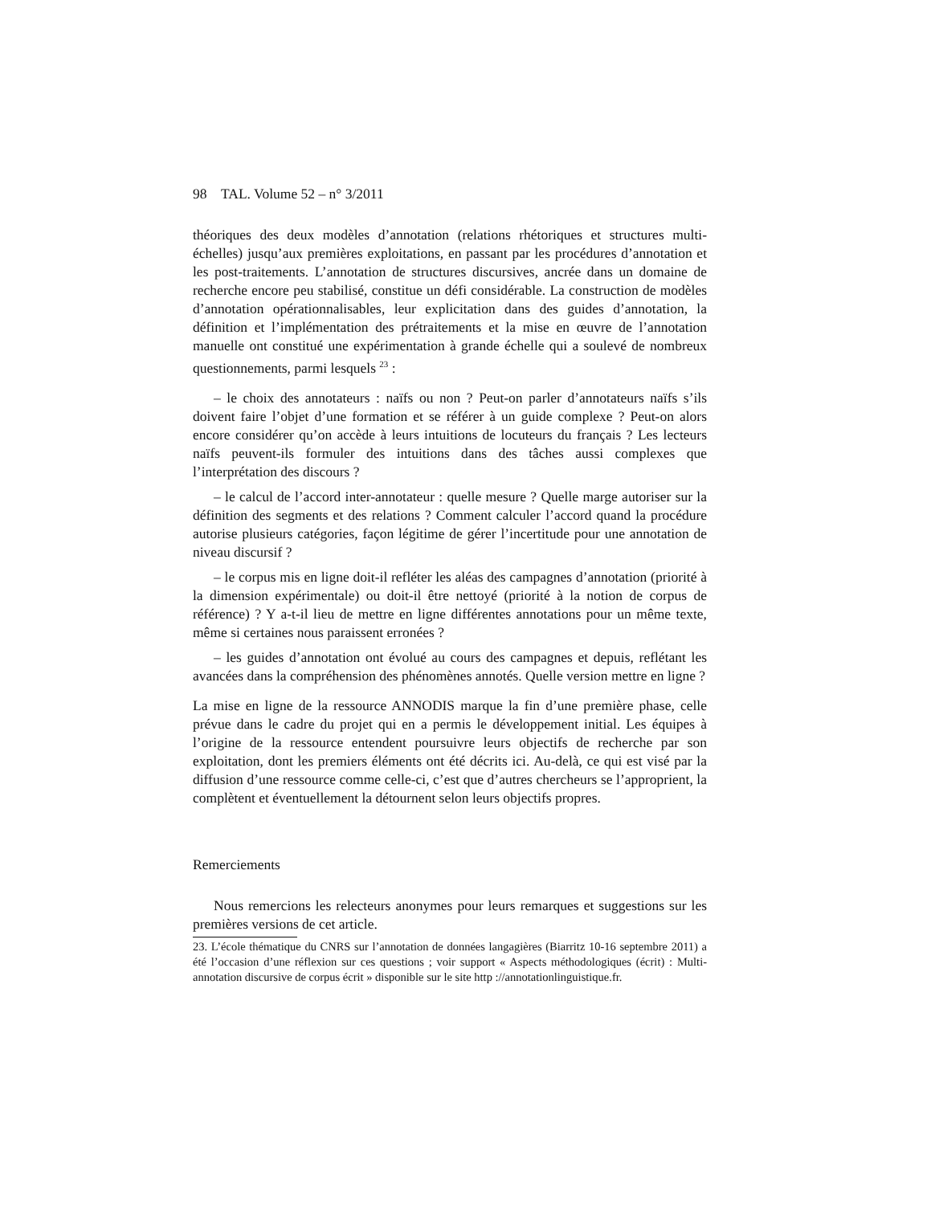98 TAL. Volume 52 – n° 3/2011
théoriques des deux modèles d’annotation (relations rhétoriques et structures multi-échelles) jusqu’aux premières exploitations, en passant par les procédures d’annotation et les post-traitements. L’annotation de structures discursives, ancrée dans un domaine de recherche encore peu stabilisé, constitue un défi considérable. La construction de modèles d’annotation opérationnalisables, leur explicitation dans des guides d’annotation, la définition et l’implémentation des prétraitements et la mise en œuvre de l’annotation manuelle ont constitué une expérimentation à grande échelle qui a soulevé de nombreux questionnements, parmi lesquels <sup>23</sup> :
– le choix des annotateurs : naïfs ou non ? Peut-on parler d’annotateurs naïfs s’ils doivent faire l’objet d’une formation et se référer à un guide complexe ? Peut-on alors encore considérer qu’on accède à leurs intuitions de locuteurs du français ? Les lecteurs naïfs peuvent-ils formuler des intuitions dans des tâches aussi complexes que l’interprétation des discours ?
– le calcul de l’accord inter-annotateur : quelle mesure ? Quelle marge autoriser sur la définition des segments et des relations ? Comment calculer l’accord quand la procédure autorise plusieurs catégories, façon légitime de gérer l’incertitude pour une annotation de niveau discursif ?
– le corpus mis en ligne doit-il refléter les aléas des campagnes d’annotation (priorité à la dimension expérimentale) ou doit-il être nettoyé (priorité à la notion de corpus de référence) ? Y a-t-il lieu de mettre en ligne différentes annotations pour un même texte, même si certaines nous paraissent erronées ?
– les guides d’annotation ont évolué au cours des campagnes et depuis, reflétant les avancées dans la compréhension des phénomènes annotés. Quelle version mettre en ligne ?
La mise en ligne de la ressource ANNODIS marque la fin d’une première phase, celle prévue dans le cadre du projet qui en a permis le développement initial. Les équipes à l’origine de la ressource entendent poursuivre leurs objectifs de recherche par son exploitation, dont les premiers éléments ont été décrits ici. Au-delà, ce qui est visé par la diffusion d’une ressource comme celle-ci, c’est que d’autres chercheurs se l’approprient, la complètent et éventuellement la détournent selon leurs objectifs propres.
Remerciements
Nous remercions les relecteurs anonymes pour leurs remarques et suggestions sur les premières versions de cet article.
23. L’école thématique du CNRS sur l’annotation de données langagières (Biarritz 10-16 septembre 2011) a été l’occasion d’une réflexion sur ces questions ; voir support « Aspects méthodologiques (écrit) : Multi-annotation discursive de corpus écrit » disponible sur le site http ://annotationlinguistique.fr.